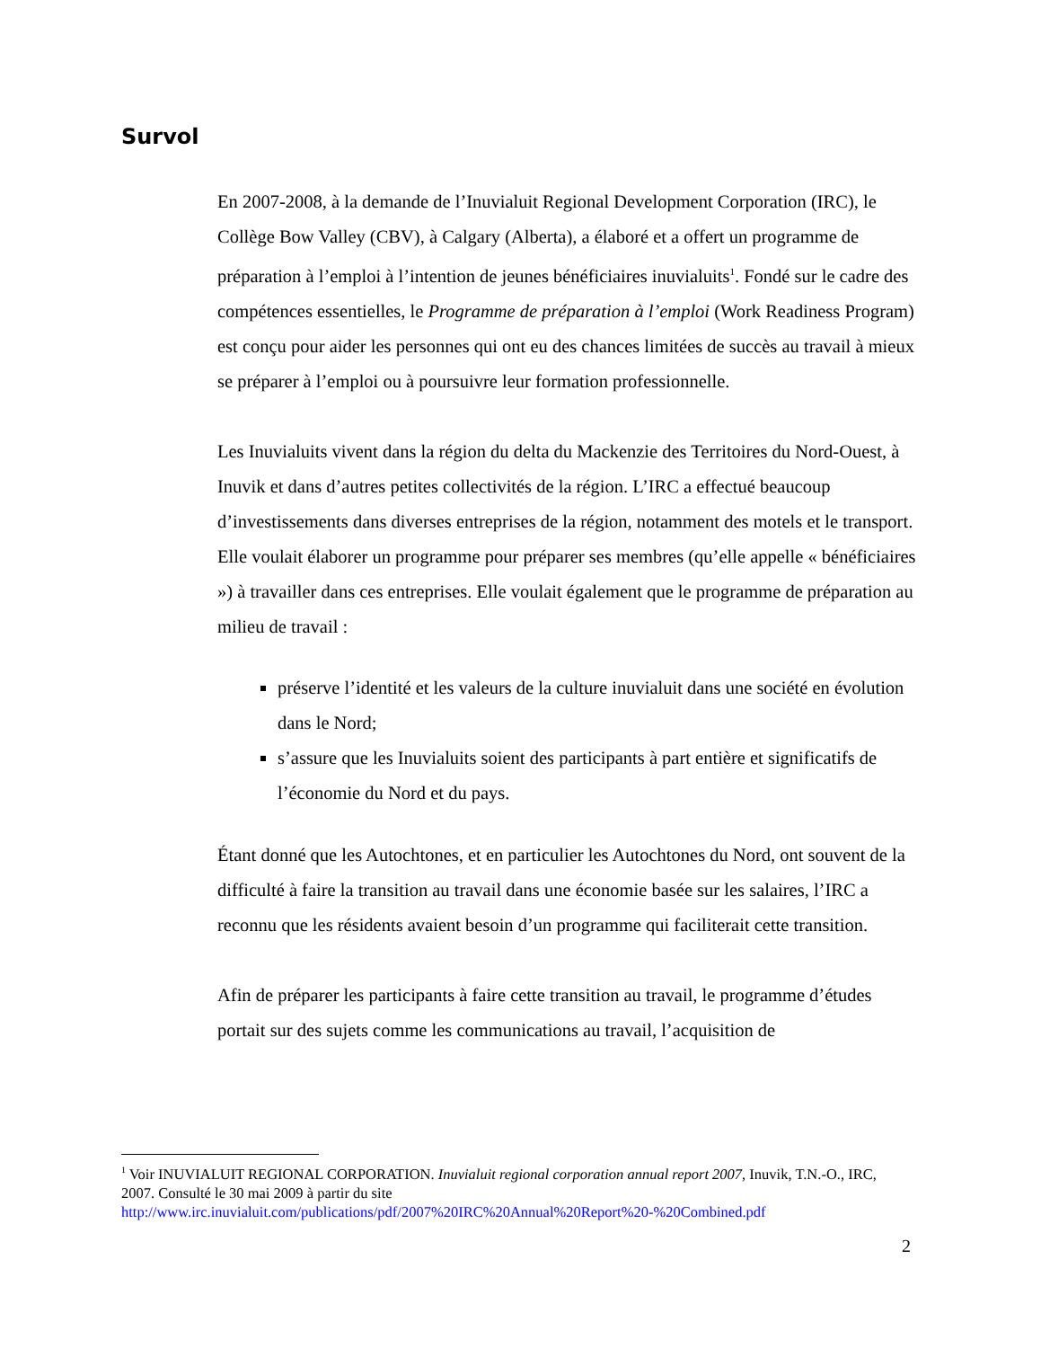Survol
En 2007-2008, à la demande de l’Inuvialuit Regional Development Corporation (IRC), le Collège Bow Valley (CBV), à Calgary (Alberta), a élaboré et a offert un programme de préparation à l’emploi à l’intention de jeunes bénéficiaires inuvialuits<sup>1</sup>. Fondé sur le cadre des compétences essentielles, le Programme de préparation à l’emploi (Work Readiness Program) est conçu pour aider les personnes qui ont eu des chances limitées de succès au travail à mieux se préparer à l’emploi ou à poursuivre leur formation professionnelle.
Les Inuvialuits vivent dans la région du delta du Mackenzie des Territoires du Nord-Ouest, à Inuvik et dans d’autres petites collectivités de la région. L’IRC a effectué beaucoup d’investissements dans diverses entreprises de la région, notamment des motels et le transport. Elle voulait élaborer un programme pour préparer ses membres (qu’elle appelle « bénéficiaires ») à travailler dans ces entreprises. Elle voulait également que le programme de préparation au milieu de travail :
préserve l’identité et les valeurs de la culture inuvialuit dans une société en évolution dans le Nord;
s’assure que les Inuvialuits soient des participants à part entière et significatifs de l’économie du Nord et du pays.
Étant donné que les Autochtones, et en particulier les Autochtones du Nord, ont souvent de la difficulté à faire la transition au travail dans une économie basée sur les salaires, l’IRC a reconnu que les résidents avaient besoin d’un programme qui faciliterait cette transition.
Afin de préparer les participants à faire cette transition au travail, le programme d’études portait sur des sujets comme les communications au travail, l’acquisition de
<sup>1</sup> Voir INUVIALUIT REGIONAL CORPORATION. Inuvialuit regional corporation annual report 2007, Inuvik, T.N.-O., IRC, 2007. Consulté le 30 mai 2009 à partir du site http://www.irc.inuvialuit.com/publications/pdf/2007%20IRC%20Annual%20Report%20-%20Combined.pdf
2